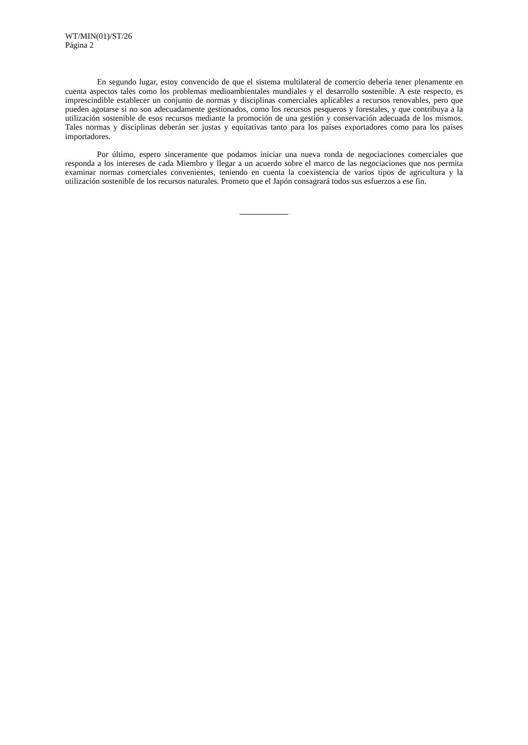WT/MIN(01)/ST/26
Página 2
En segundo lugar, estoy convencido de que el sistema multilateral de comercio debería tener plenamente en cuenta aspectos tales como los problemas medioambientales mundiales y el desarrollo sostenible. A este respecto, es imprescindible establecer un conjunto de normas y disciplinas comerciales aplicables a recursos renovables, pero que pueden agotarse si no son adecuadamente gestionados, como los recursos pesqueros y forestales, y que contribuya a la utilización sostenible de esos recursos mediante la promoción de una gestión y conservación adecuada de los mismos. Tales normas y disciplinas deberán ser justas y equitativas tanto para los países exportadores como para los países importadores.
Por último, espero sinceramente que podamos iniciar una nueva ronda de negociaciones comerciales que responda a los intereses de cada Miembro y llegar a un acuerdo sobre el marco de las negociaciones que nos permita examinar normas comerciales convenientes, teniendo en cuenta la coexistencia de varios tipos de agricultura y la utilización sostenible de los recursos naturales. Prometo que el Japón consagrará todos sus esfuerzos a ese fin.